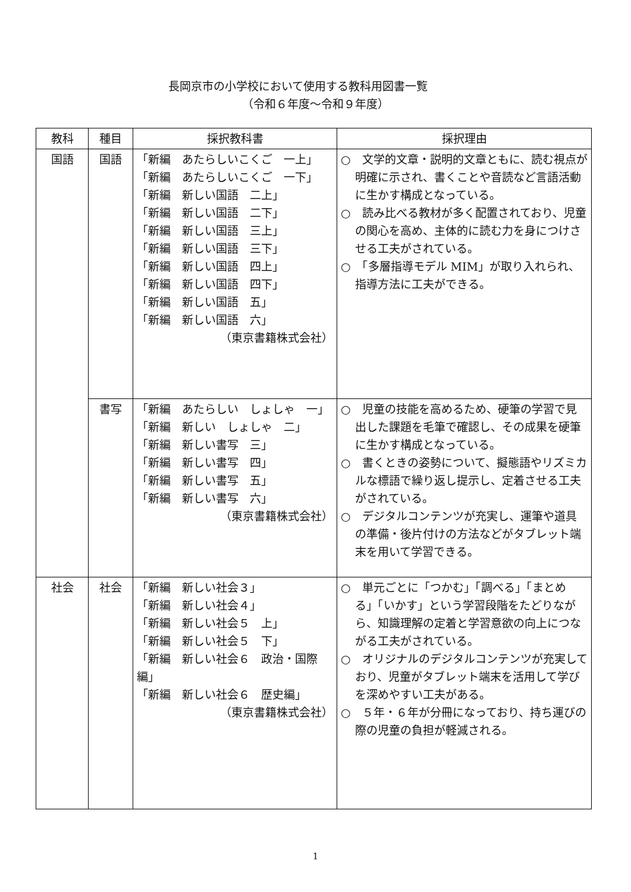長岡京市の小学校において使用する教科用図書一覧
（令和６年度～令和９年度）
| 教科 | 種目 | 採択教科書 | 採択理由 |
| --- | --- | --- | --- |
| 国語 | 国語 | 「新編 あたらしいこくご 一上」 「新編 あたらしいこくご 一下」 「新編 新しい国語 二上」 「新編 新しい国語 二下」 「新編 新しい国語 三上」 「新編 新しい国語 三下」 「新編 新しい国語 四上」 「新編 新しい国語 四下」 「新編 新しい国語 五」 「新編 新しい国語 六」 （東京書籍株式会社） | ○ 文学的文章・説明的文章ともに、読む視点が明確に示され、書くことや音読など言語活動に生かす構成となっている。 ○ 読み比べる教材が多く配置されており、児童の関心を高め、主体的に読む力を身につけさせる工夫がされている。 ○ 「多層指導モデル MIM」が取り入れられ、指導方法に工夫ができる。 |
| | 書写 | 「新編 あたらしい しょしゃ 一」 「新編 新しい しょしゃ 二」 「新編 新しい書写 三」 「新編 新しい書写 四」 「新編 新しい書写 五」 「新編 新しい書写 六」 （東京書籍株式会社） | ○ 児童の技能を高めるため、硬筆の学習で見出した課題を毛筆で確認し、その成果を硬筆に生かす構成となっている。 ○ 書くときの姿勢について、擬態語やリズミカルな標語で繰り返し提示し、定着させる工夫がされている。 ○ デジタルコンテンツが充実し、運筆や道具の準備・後片付けの方法などがタブレット端末を用いて学習できる。 |
| 社会 | 社会 | 「新編 新しい社会３」 「新編 新しい社会４」 「新編 新しい社会５ 上」 「新編 新しい社会５ 下」 「新編 新しい社会６ 政治・国際編」 「新編 新しい社会６ 歴史編」 （東京書籍株式会社） | ○ 単元ごとに「つかむ」「調べる」「まとめる」「いかす」という学習段階をたどりながら、知識理解の定着と学習意欲の向上につながる工夫がされている。 ○ オリジナルのデジタルコンテンツが充実しており、児童がタブレット端末を活用して学びを深めやすい工夫がある。 ○ ５年・６年が分冊になっており、持ち運びの際の児童の負担が軽減される。 |
1